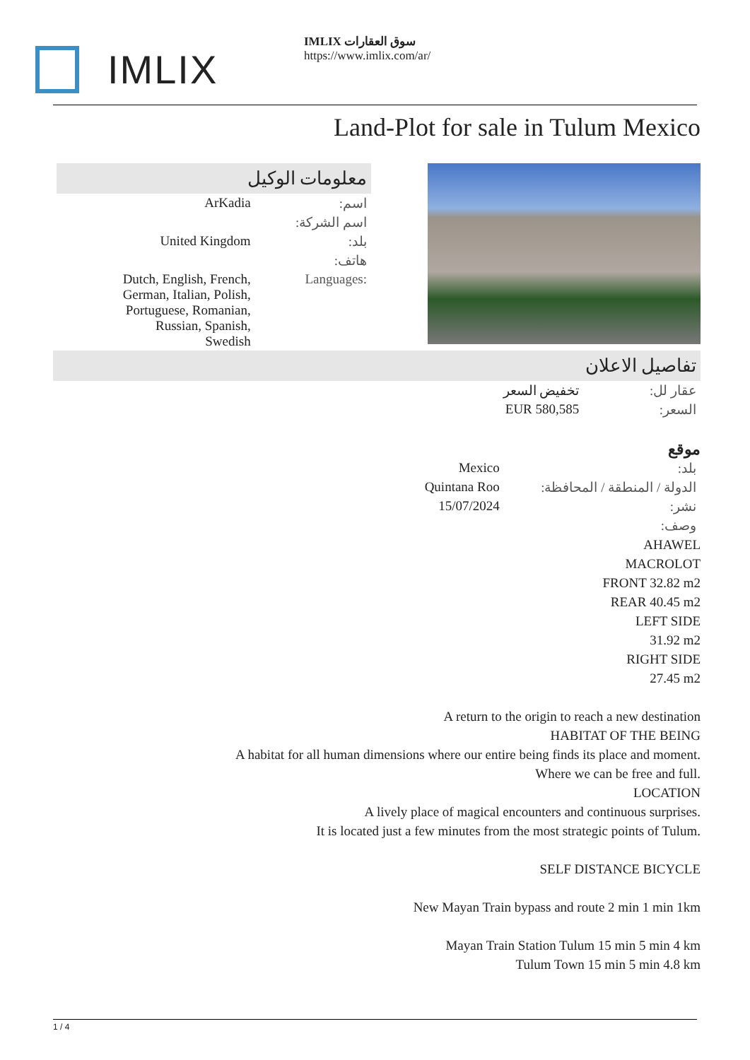IMLIX
IMLIX سوق العقارات
https://www.imlix.com/ar/
Land-Plot for sale in Tulum Mexico
معلومات الوكيل
| ArKadia | اسم: |
| | اسم الشركة: |
| United Kingdom | بلد: |
| | هاتف: |
| Dutch, English, French, German, Italian, Polish, Portuguese, Romanian, Russian, Spanish, Swedish | Languages: |
تفاصيل الاعلان
| تخفيض السعر | عقار لل: |
| EUR 580,585 | السعر: |
موقع
| Mexico | بلد: |
| Quintana Roo | الدولة / المنطقة / المحافظة: |
| 15/07/2024 | نشر: |
| | وصف: |
AHAWEL
MACROLOT
FRONT 32.82 m2
REAR 40.45 m2
LEFT SIDE
31.92 m2
RIGHT SIDE
27.45 m2
A return to the origin to reach a new destination
HABITAT OF THE BEING
A habitat for all human dimensions where our entire being finds its place and moment.
Where we can be free and full.
LOCATION
A lively place of magical encounters and continuous surprises.
It is located just a few minutes from the most strategic points of Tulum.
SELF DISTANCE BICYCLE
New Mayan Train bypass and route 2 min 1 min 1km
Mayan Train Station Tulum 15 min 5 min 4 km
Tulum Town 15 min 5 min 4.8 km
1 / 4